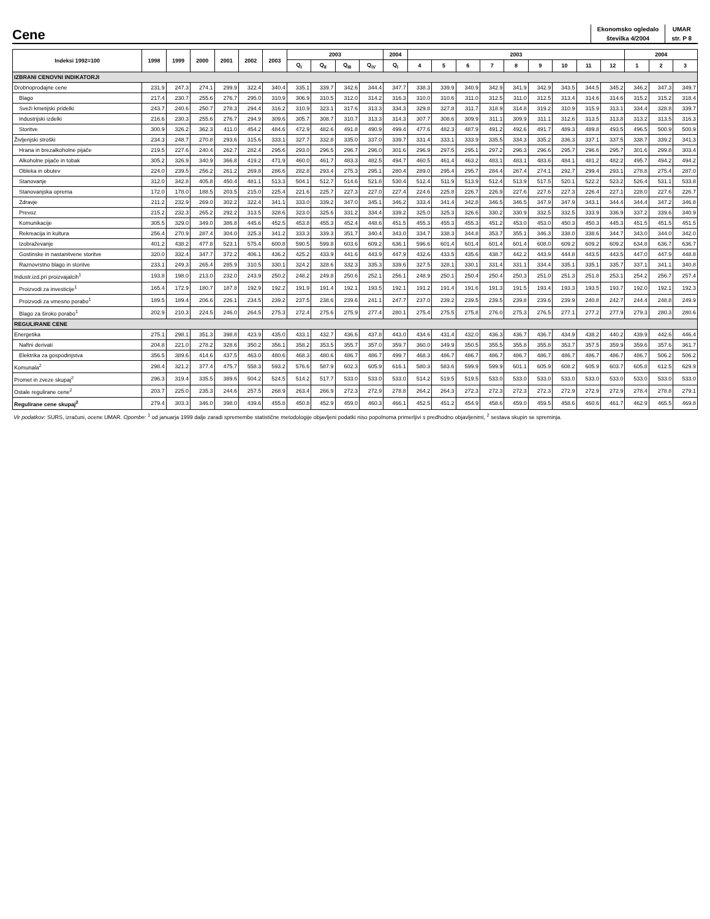Cene
| Ekonomsko ogledalo | UMAR |
| številka 4/2004 | str. P 8 |
| Indeksi 1992=100 | 1998 | 1999 | 2000 | 2001 | 2002 | 2003 | 2003 | | | | 2004 | 2003 | | | | | | | | | 2004 | | |
| --- | --- | --- | --- | --- | --- | --- | --- | --- | --- | --- | --- | --- | --- | --- | --- | --- | --- | --- | --- | --- | --- | --- | --- |
| | | | | | | | Q<sub>I</sub> | Q<sub>II</sub> | Q<sub>III</sub> | Q<sub>IV</sub> | Q<sub>I</sub> | 4 | 5 | 6 | 7 | 8 | 9 | 10 | 11 | 12 | 1 | 2 | 3 |
| IZBRANI CENOVNI INDIKATORJI | | | | | | | | | | | | | | | | | | | | | | | |
| Drobnoprodajne cene | 231.9 | 247.3 | 274.1 | 299.9 | 322.4 | 340.4 | 335.1 | 339.7 | 342.6 | 344.4 | 347.7 | 338.3 | 339.9 | 340.9 | 342.9 | 341.9 | 342.9 | 343.5 | 344.5 | 345.2 | 346.2 | 347.3 | 349.7 |
| Blago | 217.4 | 230.7 | 255.6 | 276.7 | 295.0 | 310.9 | 306.9 | 310.5 | 312.0 | 314.2 | 316.3 | 310.0 | 310.6 | 311.0 | 312.5 | 311.0 | 312.5 | 313.4 | 314.6 | 314.6 | 315.2 | 315.2 | 318.4 |
| Sveži kmetijski pridelki | 243.7 | 240.6 | 250.7 | 278.3 | 294.4 | 316.2 | 310.9 | 323.1 | 317.6 | 313.3 | 334.3 | 329.8 | 327.8 | 311.7 | 318.9 | 314.8 | 319.2 | 310.9 | 315.9 | 313.1 | 334.4 | 328.8 | 339.7 |
| Industrijski izdelki | 216.6 | 230.3 | 255.6 | 276.7 | 294.9 | 309.6 | 305.7 | 308.7 | 310.7 | 313.3 | 314.3 | 307.7 | 308.6 | 309.9 | 311.1 | 309.9 | 311.1 | 312.6 | 313.5 | 313.8 | 313.2 | 313.5 | 316.3 |
| Storitve | 300.9 | 326.2 | 362.3 | 411.0 | 454.2 | 484.6 | 472.9 | 482.6 | 491.8 | 490.9 | 499.4 | 477.6 | 482.3 | 487.9 | 491.2 | 492.6 | 491.7 | 489.3 | 489.8 | 493.5 | 496.5 | 500.9 | 500.9 |
| Življenjski stroški | 234.3 | 248.7 | 270.8 | 293.6 | 315.6 | 333.1 | 327.7 | 332.8 | 335.0 | 337.0 | 339.7 | 331.4 | 333.1 | 333.9 | 335.5 | 334.3 | 335.2 | 336.3 | 337.1 | 337.5 | 338.7 | 339.2 | 341.3 |
| Hrana in brezalkoholne pijače | 219.5 | 227.6 | 240.4 | 262.7 | 282.4 | 295.6 | 293.0 | 296.5 | 296.7 | 296.0 | 301.6 | 296.9 | 297.5 | 295.1 | 297.2 | 296.3 | 296.6 | 295.7 | 296.6 | 295.7 | 301.6 | 299.8 | 303.4 |
| Alkoholne pijače in tobak | 305.2 | 326.9 | 340.9 | 366.8 | 419.2 | 471.9 | 460.0 | 461.7 | 483.3 | 482.5 | 494.7 | 460.5 | 461.4 | 463.2 | 483.1 | 483.1 | 483.6 | 484.1 | 481.2 | 482.2 | 495.7 | 494.2 | 494.2 |
| Obleka in obutev | 224.0 | 239.5 | 256.2 | 261.2 | 269.8 | 286.6 | 282.8 | 293.4 | 275.3 | 295.1 | 280.4 | 289.0 | 295.4 | 295.7 | 284.4 | 267.4 | 274.1 | 292.7 | 299.4 | 293.1 | 278.8 | 275.4 | 287.0 |
| Stanovanje | 312.0 | 342.8 | 405.8 | 450.4 | 481.1 | 513.3 | 504.1 | 512.7 | 514.6 | 521.8 | 530.4 | 512.4 | 511.9 | 513.9 | 512.4 | 513.9 | 517.5 | 520.1 | 522.2 | 523.2 | 526.4 | 531.1 | 533.8 |
| Stanovanjska oprema | 172.0 | 178.0 | 188.5 | 203.5 | 215.0 | 225.4 | 221.6 | 225.7 | 227.3 | 227.0 | 227.4 | 224.6 | 225.8 | 226.7 | 226.9 | 227.6 | 227.6 | 227.3 | 226.4 | 227.1 | 228.0 | 227.6 | 226.7 |
| Zdravje | 211.2 | 232.9 | 269.0 | 302.2 | 322.4 | 341.1 | 333.0 | 339.2 | 347.0 | 345.1 | 346.2 | 333.4 | 341.4 | 342.8 | 346.5 | 346.5 | 347.9 | 347.9 | 343.1 | 344.4 | 344.4 | 347.2 | 346.8 |
| Prevoz | 215.2 | 232.3 | 265.2 | 292.2 | 313.5 | 328.6 | 323.0 | 325.6 | 331.2 | 334.4 | 339.2 | 325.0 | 325.3 | 326.6 | 330.2 | 330.9 | 332.5 | 332.5 | 333.9 | 336.9 | 337.2 | 339.6 | 340.9 |
| Komunikacije | 305.5 | 329.0 | 349.0 | 386.8 | 445.6 | 452.5 | 453.8 | 455.3 | 452.4 | 448.6 | 451.5 | 455.3 | 455.3 | 455.3 | 451.2 | 453.0 | 453.0 | 450.3 | 450.3 | 445.3 | 451.5 | 451.5 | 451.5 |
| Rekreacija in kultura | 256.4 | 270.9 | 287.4 | 304.0 | 325.3 | 341.2 | 333.3 | 339.3 | 351.7 | 340.4 | 343.0 | 334.7 | 338.3 | 344.8 | 353.7 | 355.1 | 346.3 | 338.0 | 338.6 | 344.7 | 343.0 | 344.0 | 342.0 |
| Izobraževanje | 401.2 | 438.2 | 477.8 | 523.1 | 575.4 | 600.8 | 590.5 | 599.8 | 603.6 | 609.2 | 636.1 | 596.6 | 601.4 | 601.4 | 601.4 | 601.4 | 608.0 | 609.2 | 609.2 | 609.2 | 634.8 | 636.7 | 636.7 |
| Gostinske in nastanitvene storitve | 320.0 | 332.4 | 347.7 | 372.2 | 406.1 | 436.2 | 425.2 | 433.9 | 441.6 | 443.9 | 447.9 | 432.6 | 433.5 | 435.6 | 438.7 | 442.2 | 443.9 | 444.8 | 443.5 | 443.5 | 447.0 | 447.9 | 448.8 |
| Raznovrstno blago in storitve | 233.1 | 249.3 | 265.4 | 285.9 | 310.5 | 330.1 | 324.2 | 328.6 | 332.3 | 335.3 | 339.6 | 327.5 | 328.1 | 330.1 | 331.4 | 331.1 | 334.4 | 335.1 | 335.1 | 335.7 | 337.1 | 341.1 | 340.8 |
| Industr.izd.pri proizvajalcih<sup>1</sup> | 193.8 | 198.0 | 213.0 | 232.0 | 243.9 | 250.2 | 248.2 | 249.8 | 250.6 | 252.1 | 256.1 | 248.9 | 250.1 | 250.4 | 250.4 | 250.3 | 251.0 | 251.3 | 251.8 | 253.1 | 254.2 | 256.7 | 257.4 |
| Proizvodi za investicije<sup>1</sup> | 165.4 | 172.9 | 180.7 | 187.8 | 192.9 | 192.2 | 191.9 | 191.4 | 192.1 | 193.5 | 192.1 | 191.2 | 191.4 | 191.6 | 191.3 | 191.5 | 193.4 | 193.3 | 193.5 | 193.7 | 192.0 | 192.1 | 192.3 |
| Proizvodi za vmesno porabo<sup>1</sup> | 189.5 | 189.4 | 206.6 | 226.1 | 234.5 | 239.2 | 237.5 | 238.6 | 239.6 | 241.1 | 247.7 | 237.0 | 239.2 | 239.5 | 239.5 | 239.8 | 239.6 | 239.9 | 240.8 | 242.7 | 244.4 | 248.8 | 249.9 |
| Blago za široko porabo<sup>1</sup> | 202.9 | 210.3 | 224.5 | 246.0 | 264.5 | 275.3 | 272.4 | 275.6 | 275.9 | 277.4 | 280.1 | 275.4 | 275.5 | 275.8 | 276.0 | 275.3 | 276.5 | 277.1 | 277.2 | 277.9 | 279.3 | 280.3 | 280.6 |
| REGULIRANE CENE | | | | | | | | | | | | | | | | | | | | | | | |
| Energetika | 275.1 | 298.1 | 351.3 | 398.8 | 423.9 | 435.0 | 433.1 | 432.7 | 436.6 | 437.8 | 443.0 | 434.6 | 431.4 | 432.0 | 436.3 | 436.7 | 436.7 | 434.9 | 438.2 | 440.2 | 439.9 | 442.6 | 446.4 |
| Naftni derivati | 204.8 | 221.0 | 278.2 | 328.6 | 350.2 | 356.1 | 358.2 | 353.5 | 355.7 | 357.0 | 359.7 | 360.0 | 349.9 | 350.5 | 355.5 | 355.8 | 355.8 | 353.7 | 357.5 | 359.9 | 359.6 | 357.6 | 361.7 |
| Elektrika za gospodinjstva | 356.5 | 389.6 | 414.6 | 437.5 | 463.0 | 480.6 | 468.3 | 480.6 | 486.7 | 486.7 | 499.7 | 468.3 | 486.7 | 486.7 | 486.7 | 486.7 | 486.7 | 486.7 | 486.7 | 486.7 | 486.7 | 506.2 | 506.2 |
| Komunala<sup>2</sup> | 298.4 | 321.2 | 377.4 | 475.7 | 558.3 | 593.2 | 576.6 | 587.9 | 602.3 | 605.9 | 616.1 | 580.3 | 583.6 | 599.9 | 599.9 | 601.1 | 605.9 | 608.2 | 605.9 | 603.7 | 605.8 | 612.5 | 629.9 |
| Promet in zveze skupaj<sup>2</sup> | 296.3 | 319.4 | 335.5 | 389.6 | 504.2 | 524.5 | 514.2 | 517.7 | 533.0 | 533.0 | 533.0 | 514.2 | 519.5 | 519.5 | 533.0 | 533.0 | 533.0 | 533.0 | 533.0 | 533.0 | 533.0 | 533.0 | 533.0 |
| Ostale regulirane cene<sup>2</sup> | 203.7 | 225.0 | 235.3 | 244.6 | 257.5 | 268.9 | 263.4 | 266.9 | 272.3 | 272.9 | 278.8 | 264.2 | 264.3 | 272.3 | 272.3 | 272.3 | 272.3 | 272.9 | 272.9 | 272.9 | 278.4 | 278.8 | 279.1 |
| Regulirane cene skupaj<sup>2</sup> | 279.4 | 303.3 | 346.0 | 398.0 | 439.6 | 455.8 | 450.8 | 452.9 | 459.0 | 460.3 | 466.1 | 452.5 | 451.2 | 454.9 | 458.6 | 459.0 | 459.5 | 458.6 | 460.6 | 461.7 | 462.9 | 465.5 | 469.8 |
Vir podatkov: SURS, izračuni, ocene UMAR. Opombe: <sup>1</sup> od januarja 1999 dalje zaradi spremembe statistične metodologije objavljeni podatki niso popolnoma primerljivi s predhodno objavljenimi, <sup>2</sup> sestava skupin se spreminja.